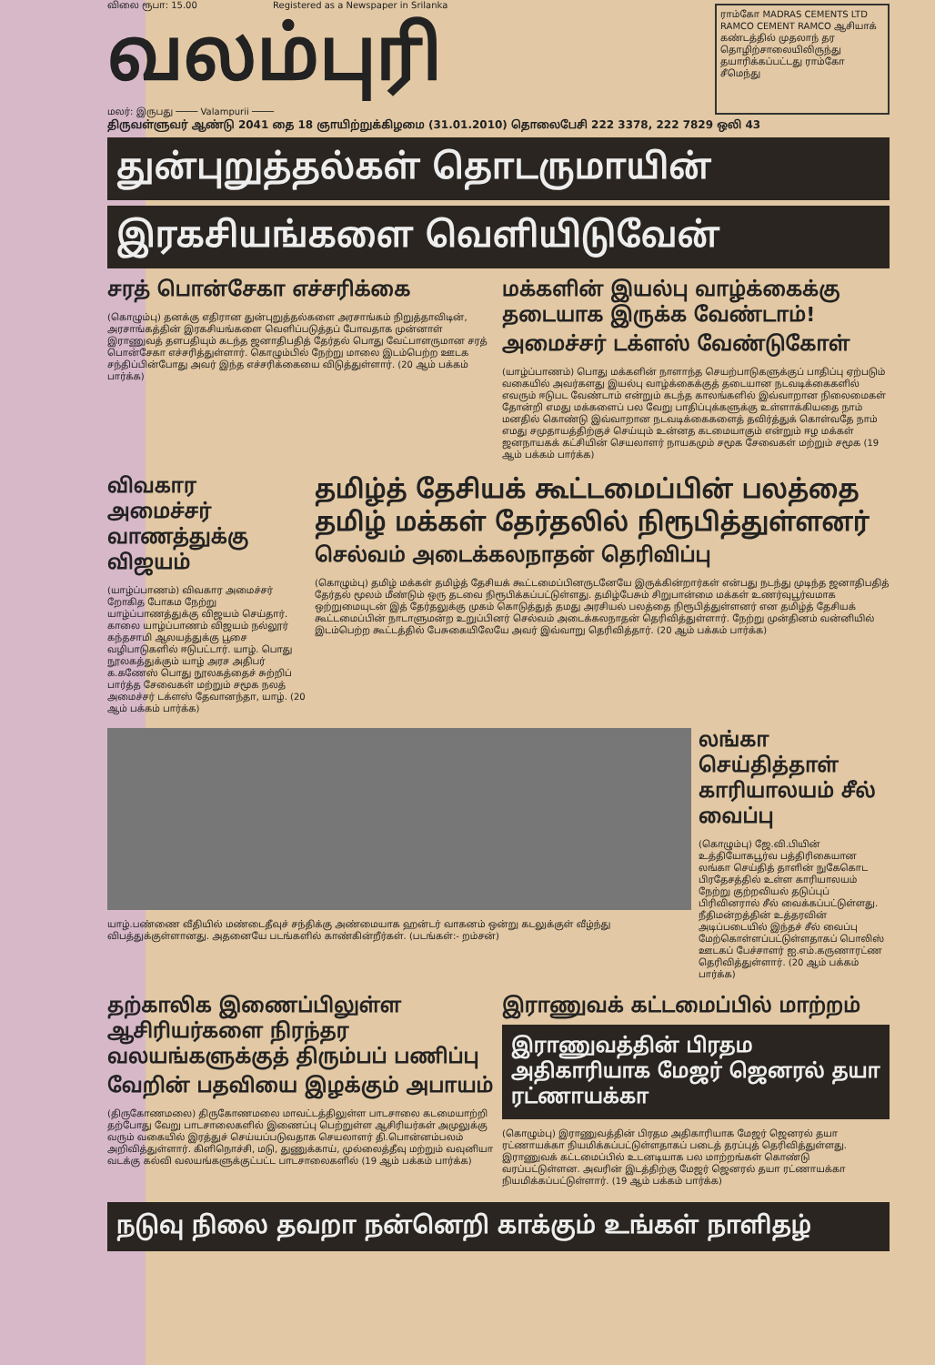விலை ரூபா: 15.00 Registered as a Newspaper in Srilanka
வலம்புரி
மலர்: இருபது ──── Valampurii ────
ராம்கோ MADRAS CEMENTS LTD RAMCO CEMENT RAMCO ஆசியாக் கண்டத்தில் முதலாந் தர தொழிற்சாலையிலிருந்து தயாரிக்கப்பட்டது ராம்கோ சீமெந்து
திருவள்ளுவர் ஆண்டு 2041 தை 18 ஞாயிற்றுக்கிழமை (31.01.2010) தொலைபேசி 222 3378, 222 7829 ஒலி 43
துன்புறுத்தல்கள் தொடருமாயின்
இரகசியங்களை வெளியிடுவேன்
சரத் பொன்சேகா எச்சரிக்கை
(கொழும்பு) தனக்கு எதிரான துன்புறுத்தல்களை அரசாங்கம் நிறுத்தாவிடின், அரசாங்கத்தின் இரகசியங்களை வெளிப்படுத்தப் போவதாக முன்னாள் இராணுவத் தளபதியும் கடந்த ஜனாதிபதித் தேர்தல் பொது வேட்பாளருமான சரத் பொன்சேகா எச்சரித்துள்ளார். கொழும்பில் நேற்று மாலை இடம்பெற்ற ஊடக சந்திப்பின்போது அவர் இந்த எச்சரிக்கையை விடுத்துள்ளார். (20 ஆம் பக்கம் பார்க்க)
மக்களின் இயல்பு வாழ்க்கைக்கு தடையாக இருக்க வேண்டாம்!
அமைச்சர் டக்ளஸ் வேண்டுகோள்
(யாழ்ப்பாணம்) பொது மக்களின் நாளாந்த செயற்பாடுகளுக்குப் பாதிப்பு ஏற்படும் வகையில் அவர்களது இயல்பு வாழ்க்கைக்குத் தடையான நடவடிக்கைகளில் எவரும் ஈடுபட வேண்டாம் என்றும் கடந்த காலங்களில் இவ்வாறான நிலைமைகள் தோன்றி எமது மக்களைப் பல வேறு பாதிப்புக்களுக்கு உள்ளாக்கியதை நாம் மனதில் கொண்டு இவ்வாறான நடவடிக்கைகளைத் தவிர்த்துக் கொள்வதே நாம் எமது சமுதாயத்திற்குச் செய்யும் உன்னத கடமையாகும் என்றும் ஈழ மக்கள் ஜனநாயகக் கட்சியின் செயலாளர் நாயகமும் சமூக சேவைகள் மற்றும் சமூக (19 ஆம் பக்கம் பார்க்க)
விவகார அமைச்சர் வாணத்துக்கு விஜயம்
(யாழ்ப்பாணம்) விவகார அமைச்சர் றோகித போகம நேற்று யாழ்ப்பாணத்துக்கு விஜயம் செய்தார். காலை யாழ்ப்பாணம் விஜயம் நல்லூர் கந்தசாமி ஆலயத்துக்கு பூசை வழிபாடுகளில் ஈடுபட்டார். யாழ். பொது நூலகத்துக்கும் யாழ் அரச அதிபர் க.கணேஸ் பொது நூலகத்தைச் சுற்றிப் பார்த்த சேவைகள் மற்றும் சமூக நலத் அமைச்சர் டக்ளஸ் தேவானந்தா, யாழ். (20 ஆம் பக்கம் பார்க்க)
தமிழ்த் தேசியக் கூட்டமைப்பின் பலத்தை தமிழ் மக்கள் தேர்தலில் நிரூபித்துள்ளனர்
செல்வம் அடைக்கலநாதன் தெரிவிப்பு
(கொழும்பு) தமிழ் மக்கள் தமிழ்த் தேசியக் கூட்டமைப்பினருடனேயே இருக்கின்றார்கள் என்பது நடந்து முடிந்த ஜனாதிபதித் தேர்தல் மூலம் மீண்டும் ஒரு தடவை நிரூபிக்கப்பட்டுள்ளது. தமிழ்பேசும் சிறுபான்மை மக்கள் உணர்வுபூர்வமாக ஒற்றுமையுடன் இத் தேர்தலுக்கு முகம் கொடுத்துத் தமது அரசியல் பலத்தை நிரூபித்துள்ளனர் என தமிழ்த் தேசியக் கூட்டமைப்பின் நாடாளுமன்ற உறுப்பினர் செல்வம் அடைக்கலநாதன் தெரிவித்துள்ளார். நேற்று முன்தினம் வன்னியில் இடம்பெற்ற கூட்டத்தில் பேசுகையிலேயே அவர் இவ்வாறு தெரிவித்தார். (20 ஆம் பக்கம் பார்க்க)
யாழ்.பண்ணை வீதியில் மண்டைதீவுச் சந்திக்கு அண்மையாக ஹன்டர் வாகனம் ஒன்று கடலுக்குள் வீழ்ந்து விபத்துக்குள்ளானது. அதனையே படங்களில் காண்கின்றீர்கள். (படங்கள்:- றம்சன்)
லங்கா செய்தித்தாள் காரியாலயம் சீல் வைப்பு
(கொழும்பு) ஜே.வி.பியின் உத்தியோகபூர்வ பத்திரிகையான லங்கா செய்தித் தாளின் நுகேகொட பிரதேசத்தில் உள்ள காரியாலயம் நேற்று குற்றவியல் தடுப்புப் பிரிவினரால் சீல் வைக்கப்பட்டுள்ளது. நீதிமன்றத்தின் உத்தரவின் அடிப்படையில் இந்தச் சீல் வைப்பு மேற்கொள்ளப்பட்டுள்ளதாகப் பொலிஸ் ஊடகப் பேச்சாளர் ஐ.எம்.கருணாரட்ண தெரிவித்துள்ளார். (20 ஆம் பக்கம் பார்க்க)
தற்காலிக இணைப்பிலுள்ள ஆசிரியர்களை நிரந்தர வலயங்களுக்குத் திரும்பப் பணிப்பு
வேறின் பதவியை இழக்கும் அபாயம்
(திருகோணமலை) திருகோணமலை மாவட்டத்திலுள்ள பாடசாலை கடமையாற்றி தற்போது வேறு பாடசாலைகளில் இணைப்பு பெற்றுள்ள ஆசிரியர்கள் அமுலுக்கு வரும் வகையில் இரத்துச் செய்யப்படுவதாக செயலாளர் தி.பொன்னம்பலம் அறிவித்துள்ளார். கிளிநொச்சி, மடு, துணுக்காய், முல்லைத்தீவு மற்றும் வவுனியா வடக்கு கல்வி வலயங்களுக்குட்பட்ட பாடசாலைகளில் (19 ஆம் பக்கம் பார்க்க)
இராணுவக் கட்டமைப்பில் மாற்றம்
இராணுவத்தின் பிரதம அதிகாரியாக மேஜர் ஜெனரல் தயா ரட்ணாயக்கா
(கொழும்பு) இராணுவத்தின் பிரதம அதிகாரியாக மேஜர் ஜெனரல் தயா ரட்ணாயக்கா நியமிக்கப்பட்டுள்ளதாகப் படைத் தரப்புத் தெரிவித்துள்ளது. இராணுவக் கட்டமைப்பில் உடனடியாக பல மாற்றங்கள் கொண்டு வரப்பட்டுள்ளன. அவரின் இடத்திற்கு மேஜர் ஜெனரல் தயா ரட்ணாயக்கா நியமிக்கப்பட்டுள்ளார். (19 ஆம் பக்கம் பார்க்க)
நடுவு நிலை தவறா நன்னெறி காக்கும் உங்கள் நாளிதழ்